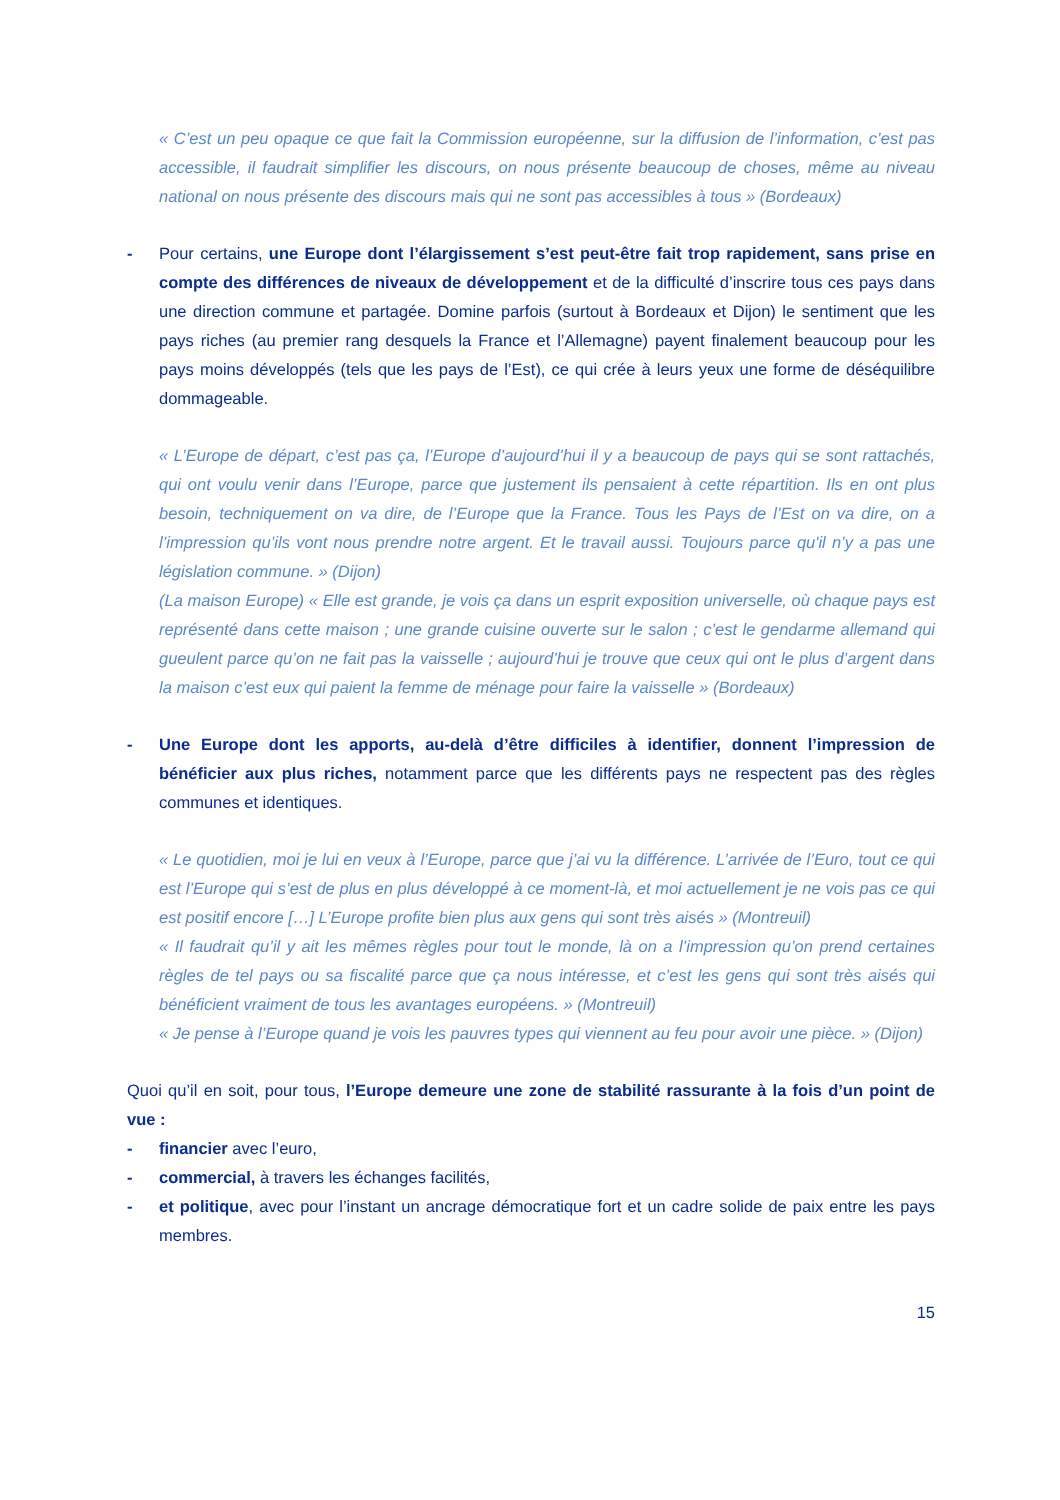« C’est un peu opaque ce que fait la Commission européenne, sur la diffusion de l’information, c’est pas accessible, il faudrait simplifier les discours, on nous présente beaucoup de choses, même au niveau national on nous présente des discours mais qui ne sont pas accessibles à tous » (Bordeaux)
- Pour certains, une Europe dont l’élargissement s’est peut-être fait trop rapidement, sans prise en compte des différences de niveaux de développement et de la difficulté d’inscrire tous ces pays dans une direction commune et partagée. Domine parfois (surtout à Bordeaux et Dijon) le sentiment que les pays riches (au premier rang desquels la France et l’Allemagne) payent finalement beaucoup pour les pays moins développés (tels que les pays de l’Est), ce qui crée à leurs yeux une forme de déséquilibre dommageable.
« L’Europe de départ, c’est pas ça, l’Europe d’aujourd’hui il y a beaucoup de pays qui se sont rattachés, qui ont voulu venir dans l’Europe, parce que justement ils pensaient à cette répartition. Ils en ont plus besoin, techniquement on va dire, de l’Europe que la France. Tous les Pays de l’Est on va dire, on a l’impression qu’ils vont nous prendre notre argent. Et le travail aussi. Toujours parce qu'il n’y a pas une législation commune. » (Dijon)
(La maison Europe) « Elle est grande, je vois ça dans un esprit exposition universelle, où chaque pays est représenté dans cette maison ; une grande cuisine ouverte sur le salon ; c’est le gendarme allemand qui gueulent parce qu’on ne fait pas la vaisselle ; aujourd’hui je trouve que ceux qui ont le plus d’argent dans la maison c’est eux qui paient la femme de ménage pour faire la vaisselle » (Bordeaux)
- Une Europe dont les apports, au-delà d’être difficiles à identifier, donnent l’impression de bénéficier aux plus riches, notamment parce que les différents pays ne respectent pas des règles communes et identiques.
« Le quotidien, moi je lui en veux à l’Europe, parce que j’ai vu la différence. L’arrivée de l’Euro, tout ce qui est l’Europe qui s’est de plus en plus développé à ce moment-là, et moi actuellement je ne vois pas ce qui est positif encore […] L’Europe profite bien plus aux gens qui sont très aisés » (Montreuil)
« Il faudrait qu’il y ait les mêmes règles pour tout le monde, là on a l’impression qu’on prend certaines règles de tel pays ou sa fiscalité parce que ça nous intéresse, et c’est les gens qui sont très aisés qui bénéficient vraiment de tous les avantages européens. » (Montreuil)
« Je pense à l’Europe quand je vois les pauvres types qui viennent au feu pour avoir une pièce. » (Dijon)
Quoi qu’il en soit, pour tous, l’Europe demeure une zone de stabilité rassurante à la fois d’un point de vue :
- financier avec l’euro,
- commercial, à travers les échanges facilités,
- et politique, avec pour l’instant un ancrage démocratique fort et un cadre solide de paix entre les pays membres.
15